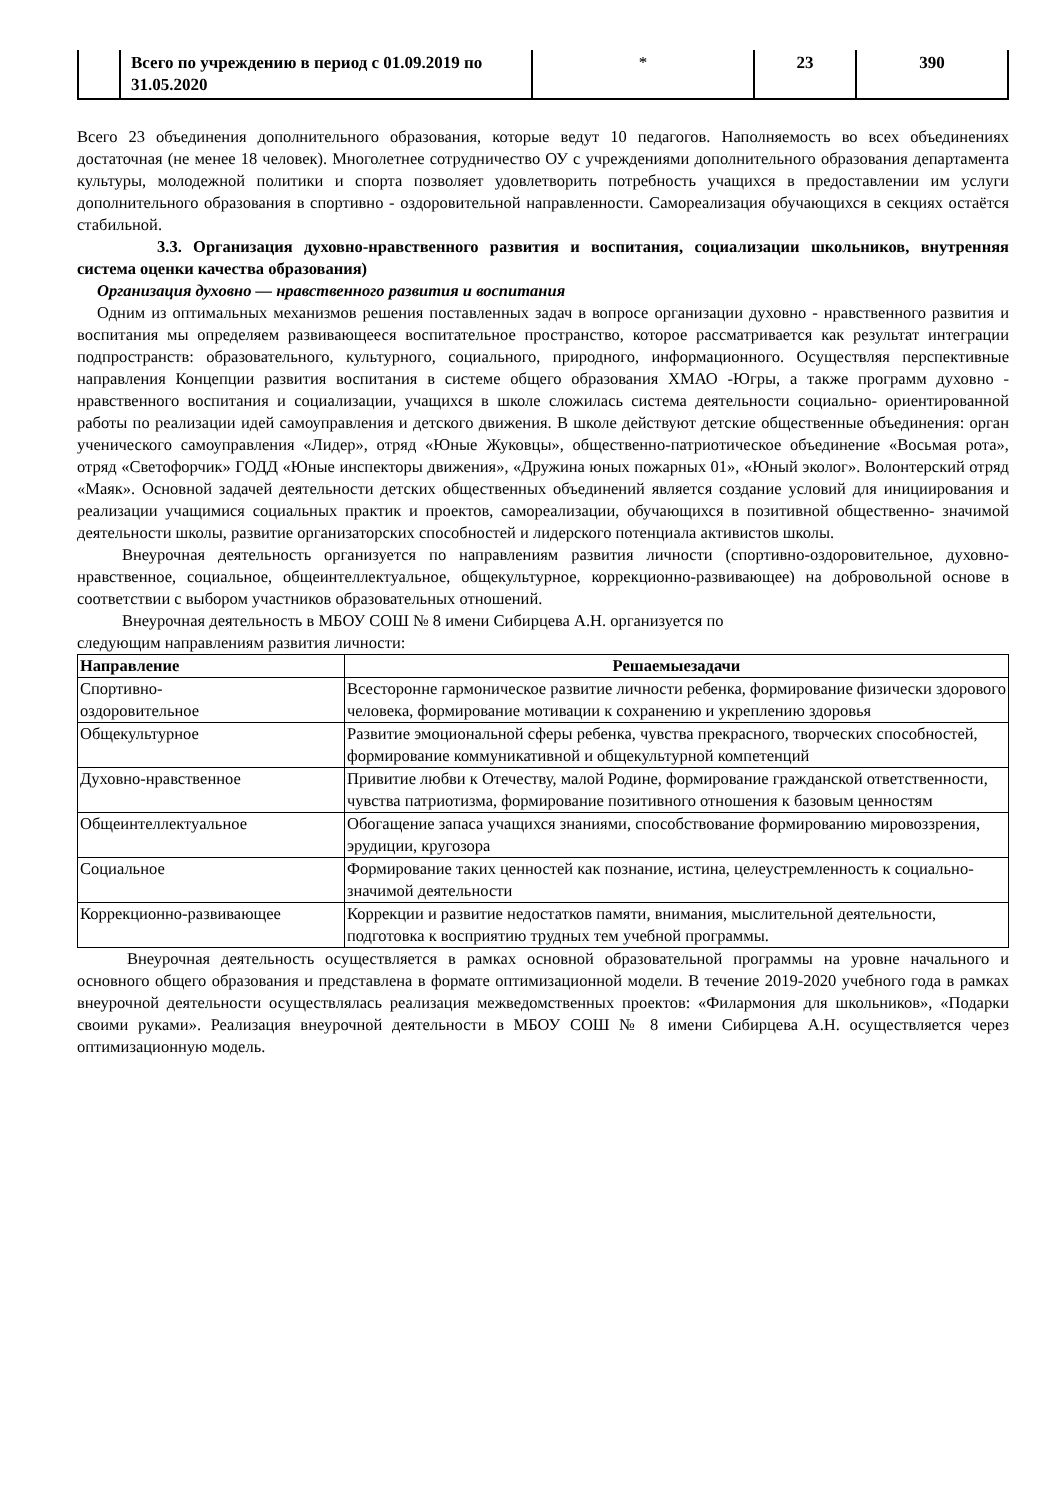| | Всего по учреждению в период с 01.09.2019 по 31.05.2020 | * | 23 | 390 |
Всего 23 объединения дополнительного образования, которые ведут 10 педагогов. Наполняемость во всех объединениях достаточная (не менее 18 человек). Многолетнее сотрудничество ОУ с учреждениями дополнительного образования департамента культуры, молодежной политики и спорта позволяет удовлетворить потребность учащихся в предоставлении им услуги дополнительного образования в спортивно - оздоровительной направленности. Самореализация обучающихся в секциях остаётся стабильной.
3.3. Организация духовно-нравственного развития и воспитания, социализации школьников, внутренняя система оценки качества образования)
Организация духовно — нравственного развития и воспитания
Одним из оптимальных механизмов решения поставленных задач в вопросе организации духовно - нравственного развития и воспитания мы определяем развивающееся воспитательное пространство, которое рассматривается как результат интеграции подпространств: образовательного, культурного, социального, природного, информационного. Осуществляя перспективные направления Концепции развития воспитания в системе общего образования ХМАО -Югры, а также программ духовно - нравственного воспитания и социализации, учащихся в школе сложилась система деятельности социально- ориентированной работы по реализации идей самоуправления и детского движения. В школе действуют детские общественные объединения: орган ученического самоуправления «Лидер», отряд «Юные Жуковцы», общественно-патриотическое объединение «Восьмая рота», отряд «Светофорчик» ГОДД «Юные инспекторы движения», «Дружина юных пожарных 01», «Юный эколог». Волонтерский отряд «Маяк». Основной задачей деятельности детских общественных объединений является создание условий для инициирования и реализации учащимися социальных практик и проектов, самореализации, обучающихся в позитивной общественно- значимой деятельности школы, развитие организаторских способностей и лидерского потенциала активистов школы.
Внеурочная деятельность организуется по направлениям развития личности (спортивно-оздоровительное, духовно-нравственное, социальное, общеинтеллектуальное, общекультурное, коррекционно-развивающее) на добровольной основе в соответствии с выбором участников образовательных отношений.
Внеурочная деятельность в МБОУ СОШ № 8 имени Сибирцева А.Н. организуется по
следующим направлениям развития личности:
| Направление | Решаемыезадачи |
| --- | --- |
| Спортивно- оздоровительное | Всесторонне гармоническое развитие личности ребенка, формирование физически здорового человека, формирование мотивации к сохранению и укреплению здоровья |
| Общекультурное | Развитие эмоциональной сферы ребенка, чувства прекрасного, творческих способностей, формирование коммуникативной и общекультурной компетенций |
| Духовно-нравственное | Привитие любви к Отечеству, малой Родине, формирование гражданской ответственности, чувства патриотизма, формирование позитивного отношения к базовым ценностям |
| Общеинтеллектуальное | Обогащение запаса учащихся знаниями, способствование формированию мировоззрения, эрудиции, кругозора |
| Социальное | Формирование таких ценностей как познание, истина, целеустремленность к социально- значимой деятельности |
| Коррекционно-развивающее | Коррекции и развитие недостатков памяти, внимания, мыслительной деятельности, подготовка к восприятию трудных тем учебной программы. |
Внеурочная деятельность осуществляется в рамках основной образовательной программы на уровне начального и основного общего образования и представлена в формате оптимизационной модели. В течение 2019-2020 учебного года в рамках внеурочной деятельности осуществлялась реализация межведомственных проектов: «Филармония для школьников», «Подарки своими руками». Реализация внеурочной деятельности в МБОУ СОШ № 8 имени Сибирцева А.Н. осуществляется через оптимизационную модель.